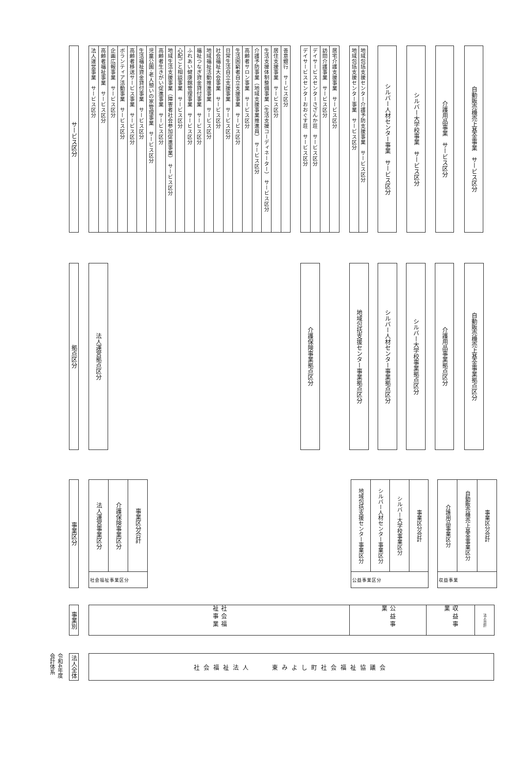サービス区分
法人運営事業　サービス区分
高齢者福祉事業　サービス区分
企画広報事業　サービス区分
ボランティア活動事業　サービス区分
高齢者移送サービス事業　サービス区分
生活福祉資金貸付事業　サービス区分
児童公園･老人憩いの家管理事業　サービス区分
高齢者生きがい促進事業　サービス区分
地域生活支援事業（障害者社会参加促進事業）　サービス区分
心配ごと相談事業　サービス区分
ふれあい健康館管理事業　サービス区分
福祉つなぎ資金貸付事業　サービス区分
地域福祉活動推進事業　サービス区分
社会福祉大会事業　サービス区分
日常生活自立支援事業　サービス区分
生活困窮者自立支援事業　サービス区分
高齢者サロン事業　サービス区分
介護予防事業（地域支援事業推進員）　サービス区分
生活支援体制整備事業（生活支援コーディネーター）　サービス区分
居住支援事業　サービス区分
善意銀行　サービス区分
デイサービスセンターおおぐす荘　サービス区分
デイサービスセンターさざんか荘　サービス区分
訪問介護事業　サービス区分
居宅介護支援事業　サービス区分
地域包括支援センター事業　サービス区分
地域包括支援センター介護予防支援事業　サービス区分
シルバー人材センター事業　サービス区分
シルバー大学校事業　サービス区分
介護用品事業　サービス区分
自動販売機売上基金事業　サービス区分
拠点区分
法人運営拠点区分
介護保険事業拠点区分
地域包括支援センター事業拠点区分
シルバー人材センター事業拠点区分
シルバー大学校事業拠点区分
介護用品事業拠点区分
自動販売機売上基金事業拠点区分
事業区分
法人運営事業区分
介護保険事業区分
事業区分合計
社会福祉事業区分
地域包括支援センター事業区分
シルバー人材センター事業区分
シルバー大学校事業区分
事業区分合計
公益事業区分
介護用品事業区分
自動販売機売上基金事業区分
事業区分合計
収益事業
事業別
社会福祉事業
公益事業
収益事業
法人合計
令和4年度　会計体系
法人全体
社会福祉法人　　東みよし町社会福祉協議会